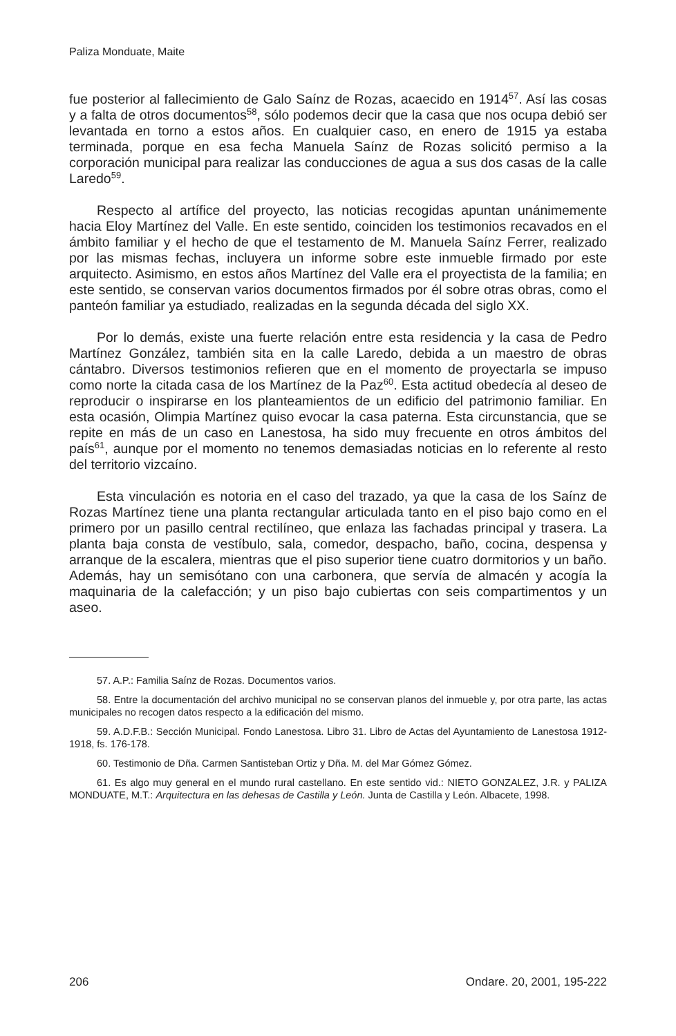Paliza Monduate, Maite
fue posterior al fallecimiento de Galo Saínz de Rozas, acaecido en 1914<sup>57</sup>. Así las cosas y a falta de otros documentos<sup>58</sup>, sólo podemos decir que la casa que nos ocupa debió ser levantada en torno a estos años. En cualquier caso, en enero de 1915 ya estaba terminada, porque en esa fecha Manuela Saínz de Rozas solicitó permiso a la corporación municipal para realizar las conducciones de agua a sus dos casas de la calle Laredo<sup>59</sup>.
Respecto al artífice del proyecto, las noticias recogidas apuntan unánimemente hacia Eloy Martínez del Valle. En este sentido, coinciden los testimonios recavados en el ámbito familiar y el hecho de que el testamento de M. Manuela Saínz Ferrer, realizado por las mismas fechas, incluyera un informe sobre este inmueble firmado por este arquitecto. Asimismo, en estos años Martínez del Valle era el proyectista de la familia; en este sentido, se conservan varios documentos firmados por él sobre otras obras, como el panteón familiar ya estudiado, realizadas en la segunda década del siglo XX.
Por lo demás, existe una fuerte relación entre esta residencia y la casa de Pedro Martínez González, también sita en la calle Laredo, debida a un maestro de obras cántabro. Diversos testimonios refieren que en el momento de proyectarla se impuso como norte la citada casa de los Martínez de la Paz<sup>60</sup>. Esta actitud obedecía al deseo de reproducir o inspirarse en los planteamientos de un edificio del patrimonio familiar. En esta ocasión, Olimpia Martínez quiso evocar la casa paterna. Esta circunstancia, que se repite en más de un caso en Lanestosa, ha sido muy frecuente en otros ámbitos del país<sup>61</sup>, aunque por el momento no tenemos demasiadas noticias en lo referente al resto del territorio vizcaíno.
Esta vinculación es notoria en el caso del trazado, ya que la casa de los Saínz de Rozas Martínez tiene una planta rectangular articulada tanto en el piso bajo como en el primero por un pasillo central rectilíneo, que enlaza las fachadas principal y trasera. La planta baja consta de vestíbulo, sala, comedor, despacho, baño, cocina, despensa y arranque de la escalera, mientras que el piso superior tiene cuatro dormitorios y un baño. Además, hay un semisótano con una carbonera, que servía de almacén y acogía la maquinaria de la calefacción; y un piso bajo cubiertas con seis compartimentos y un aseo.
57. A.P.: Familia Saínz de Rozas. Documentos varios.
58. Entre la documentación del archivo municipal no se conservan planos del inmueble y, por otra parte, las actas municipales no recogen datos respecto a la edificación del mismo.
59. A.D.F.B.: Sección Municipal. Fondo Lanestosa. Libro 31. Libro de Actas del Ayuntamiento de Lanestosa 1912-1918, fs. 176-178.
60. Testimonio de Dña. Carmen Santisteban Ortiz y Dña. M. del Mar Gómez Gómez.
61. Es algo muy general en el mundo rural castellano. En este sentido vid.: NIETO GONZALEZ, J.R. y PALIZA MONDUATE, M.T.: Arquitectura en las dehesas de Castilla y León. Junta de Castilla y León. Albacete, 1998.
206 Ondare. 20, 2001, 195-222